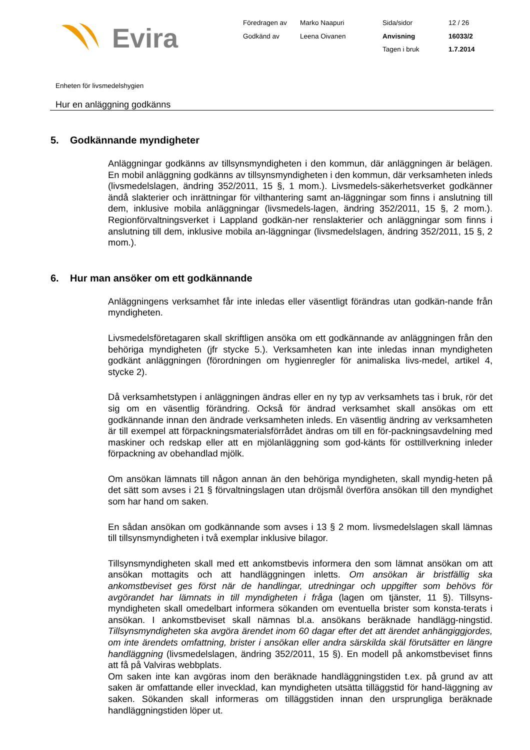Evira
Föredragen av
Marko Naapuri
Sida/sidor
12 / 26
Godkänd av
Leena Oivanen
Anvisning
16033/2
Tagen i bruk
1.7.2014
Enheten för livsmedelshygien
Hur en anläggning godkänns
5. Godkännande myndigheter
Anläggningar godkänns av tillsynsmyndigheten i den kommun, där anläggningen är belägen. En mobil anläggning godkänns av tillsynsmyndigheten i den kommun, där verksamheten inleds (livsmedelslagen, ändring 352/2011, 15 §, 1 mom.). Livsmedels-säkerhetsverket godkänner ändå slakterier och inrättningar för vilthantering samt an-läggningar som finns i anslutning till dem, inklusive mobila anläggningar (livsmedels-lagen, ändring 352/2011, 15 §, 2 mom.). Regionförvaltningsverket i Lappland godkän-ner renslakterier och anläggningar som finns i anslutning till dem, inklusive mobila an-läggningar (livsmedelslagen, ändring 352/2011, 15 §, 2 mom.).
6. Hur man ansöker om ett godkännande
Anläggningens verksamhet får inte inledas eller väsentligt förändras utan godkän-nande från myndigheten.
Livsmedelsföretagaren skall skriftligen ansöka om ett godkännande av anläggningen från den behöriga myndigheten (jfr stycke 5.). Verksamheten kan inte inledas innan myndigheten godkänt anläggningen (förordningen om hygienregler för animaliska livs-medel, artikel 4, stycke 2).
Då verksamhetstypen i anläggningen ändras eller en ny typ av verksamhets tas i bruk, rör det sig om en väsentlig förändring. Också för ändrad verksamhet skall ansökas om ett godkännande innan den ändrade verksamheten inleds. En väsentlig ändring av verksamheten är till exempel att förpackningsmaterialsförrådet ändras om till en för-packningsavdelning med maskiner och redskap eller att en mjölanläggning som god-känts för osttillverkning inleder förpackning av obehandlad mjölk.
Om ansökan lämnats till någon annan än den behöriga myndigheten, skall myndig-heten på det sätt som avses i 21 § förvaltningslagen utan dröjsmål överföra ansökan till den myndighet som har hand om saken.
En sådan ansökan om godkännande som avses i 13 § 2 mom. livsmedelslagen skall lämnas till tillsynsmyndigheten i två exemplar inklusive bilagor.
Tillsynsmyndigheten skall med ett ankomstbevis informera den som lämnat ansökan om att ansökan mottagits och att handläggningen inletts. Om ansökan är bristfällig ska ankomstbeviset ges först när de handlingar, utredningar och uppgifter som behövs för avgörandet har lämnats in till myndigheten i fråga (lagen om tjänster, 11 §). Tillsyns-myndigheten skall omedelbart informera sökanden om eventuella brister som konsta-terats i ansökan. I ankomstbeviset skall nämnas bl.a. ansökans beräknade handlägg-ningstid. Tillsynsmyndigheten ska avgöra ärendet inom 60 dagar efter det att ärendet anhängiggjordes, om inte ärendets omfattning, brister i ansökan eller andra särskilda skäl förutsätter en längre handläggning (livsmedelslagen, ändring 352/2011, 15 §). En modell på ankomstbeviset finns att få på Valviras webbplats.
Om saken inte kan avgöras inom den beräknade handläggningstiden t.ex. på grund av att saken är omfattande eller invecklad, kan myndigheten utsätta tilläggstid för hand-läggning av saken. Sökanden skall informeras om tilläggstiden innan den ursprungliga beräknade handläggningstiden löper ut.